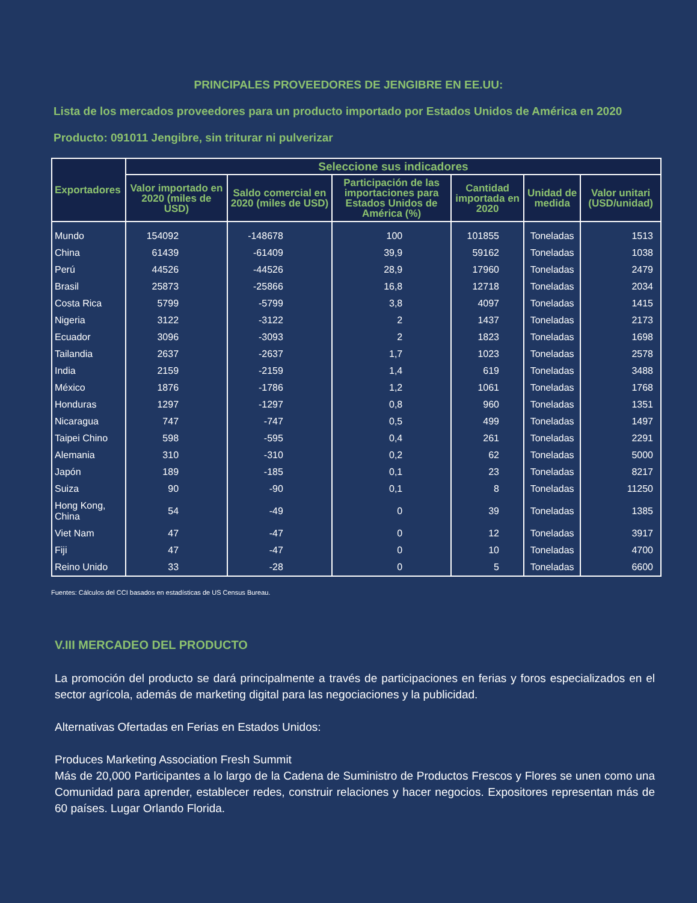PRINCIPALES PROVEEDORES DE JENGIBRE EN EE.UU:
Lista de los mercados proveedores para un producto importado por Estados Unidos de América en 2020
Producto: 091011 Jengibre, sin triturar ni pulverizar
| Exportadores | Seleccione sus indicadores | | | | | |
| --- | --- | --- | --- | --- | --- | --- |
| | Valor importado en 2020 (miles de USD) | Saldo comercial en 2020 (miles de USD) | Participación de las importaciones para Estados Unidos de América (%) | Cantidad importada en 2020 | Unidad de medida | Valor unitari (USD/unidad) |
| Mundo | 154092 | -148678 | 100 | 101855 | Toneladas | 1513 |
| China | 61439 | -61409 | 39,9 | 59162 | Toneladas | 1038 |
| Perú | 44526 | -44526 | 28,9 | 17960 | Toneladas | 2479 |
| Brasil | 25873 | -25866 | 16,8 | 12718 | Toneladas | 2034 |
| Costa Rica | 5799 | -5799 | 3,8 | 4097 | Toneladas | 1415 |
| Nigeria | 3122 | -3122 | 2 | 1437 | Toneladas | 2173 |
| Ecuador | 3096 | -3093 | 2 | 1823 | Toneladas | 1698 |
| Tailandia | 2637 | -2637 | 1,7 | 1023 | Toneladas | 2578 |
| India | 2159 | -2159 | 1,4 | 619 | Toneladas | 3488 |
| México | 1876 | -1786 | 1,2 | 1061 | Toneladas | 1768 |
| Honduras | 1297 | -1297 | 0,8 | 960 | Toneladas | 1351 |
| Nicaragua | 747 | -747 | 0,5 | 499 | Toneladas | 1497 |
| Taipei Chino | 598 | -595 | 0,4 | 261 | Toneladas | 2291 |
| Alemania | 310 | -310 | 0,2 | 62 | Toneladas | 5000 |
| Japón | 189 | -185 | 0,1 | 23 | Toneladas | 8217 |
| Suiza | 90 | -90 | 0,1 | 8 | Toneladas | 11250 |
| Hong Kong, China | 54 | -49 | 0 | 39 | Toneladas | 1385 |
| Viet Nam | 47 | -47 | 0 | 12 | Toneladas | 3917 |
| Fiji | 47 | -47 | 0 | 10 | Toneladas | 4700 |
| Reino Unido | 33 | -28 | 0 | 5 | Toneladas | 6600 |
Fuentes: Cálculos del CCI basados en estadísticas de US Census Bureau.
V.III MERCADEO DEL PRODUCTO
La promoción del producto se dará principalmente a través de participaciones en ferias y foros especializados en el sector agrícola, además de marketing digital para las negociaciones y la publicidad.
Alternativas Ofertadas en Ferias en Estados Unidos:
Produces Marketing Association Fresh Summit
Más de 20,000 Participantes a lo largo de la Cadena de Suministro de Productos Frescos y Flores se unen como una Comunidad para aprender, establecer redes, construir relaciones y hacer negocios. Expositores representan más de 60 países. Lugar Orlando Florida.